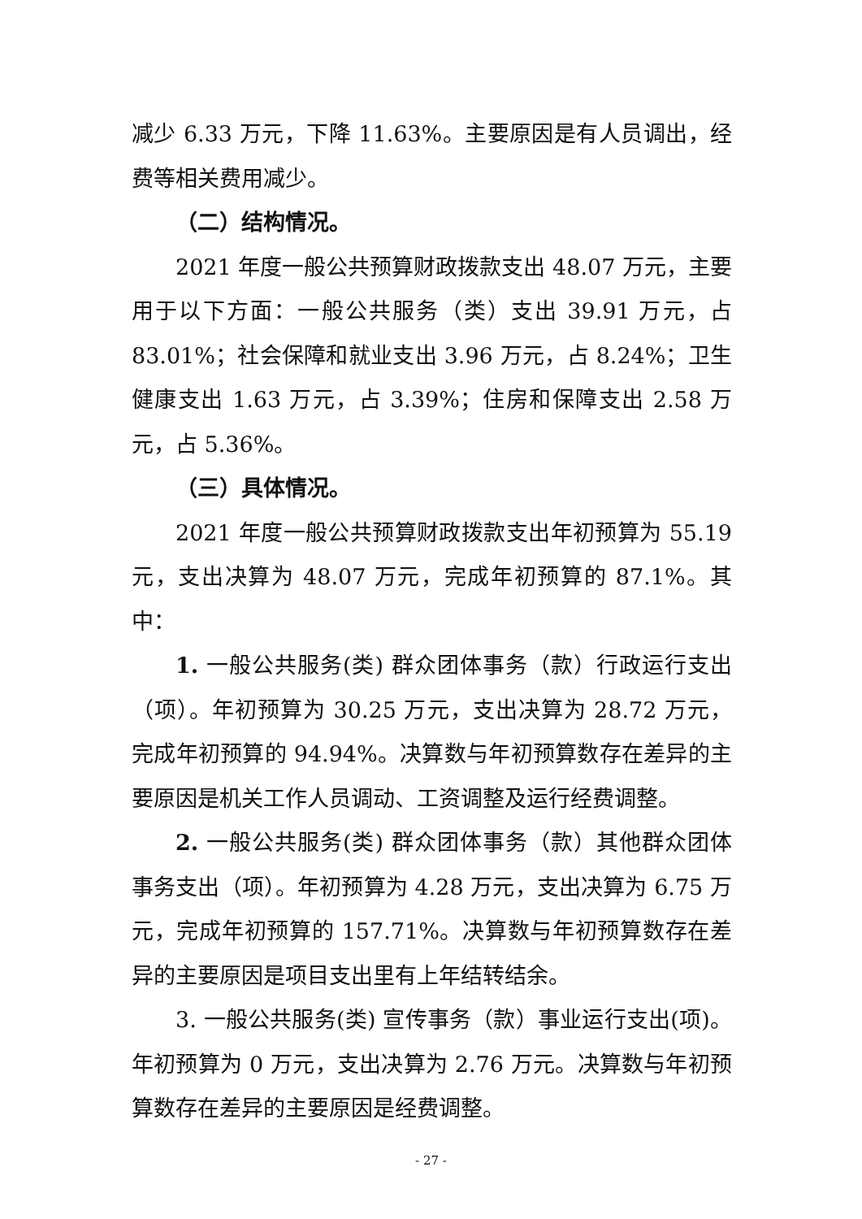减少 6.33 万元，下降 11.63%。主要原因是有人员调出，经费等相关费用减少。
（二）结构情况。
2021 年度一般公共预算财政拨款支出 48.07 万元，主要用于以下方面：一般公共服务（类）支出 39.91 万元，占 83.01%；社会保障和就业支出 3.96 万元，占 8.24%；卫生健康支出 1.63 万元，占 3.39%；住房和保障支出 2.58 万元，占 5.36%。
（三）具体情况。
2021 年度一般公共预算财政拨款支出年初预算为 55.19 元，支出决算为 48.07 万元，完成年初预算的 87.1%。其中：
1. 一般公共服务(类) 群众团体事务（款）行政运行支出（项）。年初预算为 30.25 万元，支出决算为 28.72 万元，完成年初预算的 94.94%。决算数与年初预算数存在差异的主要原因是机关工作人员调动、工资调整及运行经费调整。
2. 一般公共服务(类) 群众团体事务（款）其他群众团体事务支出（项）。年初预算为 4.28 万元，支出决算为 6.75 万元，完成年初预算的 157.71%。决算数与年初预算数存在差异的主要原因是项目支出里有上年结转结余。
3. 一般公共服务(类) 宣传事务（款）事业运行支出(项)。年初预算为 0 万元，支出决算为 2.76 万元。决算数与年初预算数存在差异的主要原因是经费调整。
- 27 -